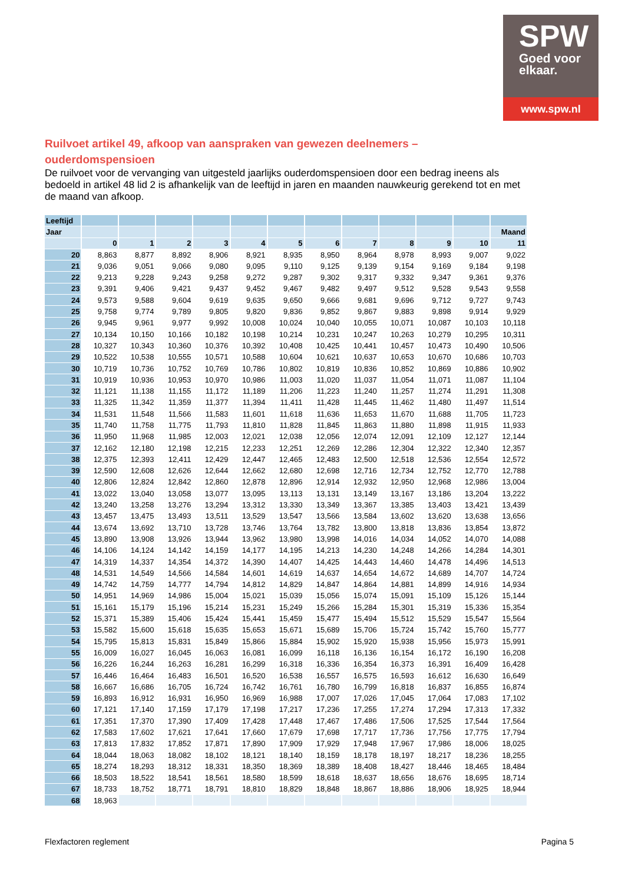SPW
Goed voor
elkaar.
www.spw.nl
Ruilvoet artikel 49, afkoop van aanspraken van gewezen deelnemers – ouderdomspensioen
De ruilvoet voor de vervanging van uitgesteld jaarlijks ouderdomspensioen door een bedrag ineens als bedoeld in artikel 48 lid 2 is afhankelijk van de leeftijd in jaren en maanden nauwkeurig gerekend tot en met de maand van afkoop.
| Leeftijd | | | | | | | | | | | | |
| Jaar | | | | | | | | | | | | Maand |
| | 0 | 1 | 2 | 3 | 4 | 5 | 6 | 7 | 8 | 9 | 10 | 11 |
| 20 | 8,863 | 8,877 | 8,892 | 8,906 | 8,921 | 8,935 | 8,950 | 8,964 | 8,978 | 8,993 | 9,007 | 9,022 |
| 21 | 9,036 | 9,051 | 9,066 | 9,080 | 9,095 | 9,110 | 9,125 | 9,139 | 9,154 | 9,169 | 9,184 | 9,198 |
| 22 | 9,213 | 9,228 | 9,243 | 9,258 | 9,272 | 9,287 | 9,302 | 9,317 | 9,332 | 9,347 | 9,361 | 9,376 |
| 23 | 9,391 | 9,406 | 9,421 | 9,437 | 9,452 | 9,467 | 9,482 | 9,497 | 9,512 | 9,528 | 9,543 | 9,558 |
| 24 | 9,573 | 9,588 | 9,604 | 9,619 | 9,635 | 9,650 | 9,666 | 9,681 | 9,696 | 9,712 | 9,727 | 9,743 |
| 25 | 9,758 | 9,774 | 9,789 | 9,805 | 9,820 | 9,836 | 9,852 | 9,867 | 9,883 | 9,898 | 9,914 | 9,929 |
| 26 | 9,945 | 9,961 | 9,977 | 9,992 | 10,008 | 10,024 | 10,040 | 10,055 | 10,071 | 10,087 | 10,103 | 10,118 |
| 27 | 10,134 | 10,150 | 10,166 | 10,182 | 10,198 | 10,214 | 10,231 | 10,247 | 10,263 | 10,279 | 10,295 | 10,311 |
| 28 | 10,327 | 10,343 | 10,360 | 10,376 | 10,392 | 10,408 | 10,425 | 10,441 | 10,457 | 10,473 | 10,490 | 10,506 |
| 29 | 10,522 | 10,538 | 10,555 | 10,571 | 10,588 | 10,604 | 10,621 | 10,637 | 10,653 | 10,670 | 10,686 | 10,703 |
| 30 | 10,719 | 10,736 | 10,752 | 10,769 | 10,786 | 10,802 | 10,819 | 10,836 | 10,852 | 10,869 | 10,886 | 10,902 |
| 31 | 10,919 | 10,936 | 10,953 | 10,970 | 10,986 | 11,003 | 11,020 | 11,037 | 11,054 | 11,071 | 11,087 | 11,104 |
| 32 | 11,121 | 11,138 | 11,155 | 11,172 | 11,189 | 11,206 | 11,223 | 11,240 | 11,257 | 11,274 | 11,291 | 11,308 |
| 33 | 11,325 | 11,342 | 11,359 | 11,377 | 11,394 | 11,411 | 11,428 | 11,445 | 11,462 | 11,480 | 11,497 | 11,514 |
| 34 | 11,531 | 11,548 | 11,566 | 11,583 | 11,601 | 11,618 | 11,636 | 11,653 | 11,670 | 11,688 | 11,705 | 11,723 |
| 35 | 11,740 | 11,758 | 11,775 | 11,793 | 11,810 | 11,828 | 11,845 | 11,863 | 11,880 | 11,898 | 11,915 | 11,933 |
| 36 | 11,950 | 11,968 | 11,985 | 12,003 | 12,021 | 12,038 | 12,056 | 12,074 | 12,091 | 12,109 | 12,127 | 12,144 |
| 37 | 12,162 | 12,180 | 12,198 | 12,215 | 12,233 | 12,251 | 12,269 | 12,286 | 12,304 | 12,322 | 12,340 | 12,357 |
| 38 | 12,375 | 12,393 | 12,411 | 12,429 | 12,447 | 12,465 | 12,483 | 12,500 | 12,518 | 12,536 | 12,554 | 12,572 |
| 39 | 12,590 | 12,608 | 12,626 | 12,644 | 12,662 | 12,680 | 12,698 | 12,716 | 12,734 | 12,752 | 12,770 | 12,788 |
| 40 | 12,806 | 12,824 | 12,842 | 12,860 | 12,878 | 12,896 | 12,914 | 12,932 | 12,950 | 12,968 | 12,986 | 13,004 |
| 41 | 13,022 | 13,040 | 13,058 | 13,077 | 13,095 | 13,113 | 13,131 | 13,149 | 13,167 | 13,186 | 13,204 | 13,222 |
| 42 | 13,240 | 13,258 | 13,276 | 13,294 | 13,312 | 13,330 | 13,349 | 13,367 | 13,385 | 13,403 | 13,421 | 13,439 |
| 43 | 13,457 | 13,475 | 13,493 | 13,511 | 13,529 | 13,547 | 13,566 | 13,584 | 13,602 | 13,620 | 13,638 | 13,656 |
| 44 | 13,674 | 13,692 | 13,710 | 13,728 | 13,746 | 13,764 | 13,782 | 13,800 | 13,818 | 13,836 | 13,854 | 13,872 |
| 45 | 13,890 | 13,908 | 13,926 | 13,944 | 13,962 | 13,980 | 13,998 | 14,016 | 14,034 | 14,052 | 14,070 | 14,088 |
| 46 | 14,106 | 14,124 | 14,142 | 14,159 | 14,177 | 14,195 | 14,213 | 14,230 | 14,248 | 14,266 | 14,284 | 14,301 |
| 47 | 14,319 | 14,337 | 14,354 | 14,372 | 14,390 | 14,407 | 14,425 | 14,443 | 14,460 | 14,478 | 14,496 | 14,513 |
| 48 | 14,531 | 14,549 | 14,566 | 14,584 | 14,601 | 14,619 | 14,637 | 14,654 | 14,672 | 14,689 | 14,707 | 14,724 |
| 49 | 14,742 | 14,759 | 14,777 | 14,794 | 14,812 | 14,829 | 14,847 | 14,864 | 14,881 | 14,899 | 14,916 | 14,934 |
| 50 | 14,951 | 14,969 | 14,986 | 15,004 | 15,021 | 15,039 | 15,056 | 15,074 | 15,091 | 15,109 | 15,126 | 15,144 |
| 51 | 15,161 | 15,179 | 15,196 | 15,214 | 15,231 | 15,249 | 15,266 | 15,284 | 15,301 | 15,319 | 15,336 | 15,354 |
| 52 | 15,371 | 15,389 | 15,406 | 15,424 | 15,441 | 15,459 | 15,477 | 15,494 | 15,512 | 15,529 | 15,547 | 15,564 |
| 53 | 15,582 | 15,600 | 15,618 | 15,635 | 15,653 | 15,671 | 15,689 | 15,706 | 15,724 | 15,742 | 15,760 | 15,777 |
| 54 | 15,795 | 15,813 | 15,831 | 15,849 | 15,866 | 15,884 | 15,902 | 15,920 | 15,938 | 15,956 | 15,973 | 15,991 |
| 55 | 16,009 | 16,027 | 16,045 | 16,063 | 16,081 | 16,099 | 16,118 | 16,136 | 16,154 | 16,172 | 16,190 | 16,208 |
| 56 | 16,226 | 16,244 | 16,263 | 16,281 | 16,299 | 16,318 | 16,336 | 16,354 | 16,373 | 16,391 | 16,409 | 16,428 |
| 57 | 16,446 | 16,464 | 16,483 | 16,501 | 16,520 | 16,538 | 16,557 | 16,575 | 16,593 | 16,612 | 16,630 | 16,649 |
| 58 | 16,667 | 16,686 | 16,705 | 16,724 | 16,742 | 16,761 | 16,780 | 16,799 | 16,818 | 16,837 | 16,855 | 16,874 |
| 59 | 16,893 | 16,912 | 16,931 | 16,950 | 16,969 | 16,988 | 17,007 | 17,026 | 17,045 | 17,064 | 17,083 | 17,102 |
| 60 | 17,121 | 17,140 | 17,159 | 17,179 | 17,198 | 17,217 | 17,236 | 17,255 | 17,274 | 17,294 | 17,313 | 17,332 |
| 61 | 17,351 | 17,370 | 17,390 | 17,409 | 17,428 | 17,448 | 17,467 | 17,486 | 17,506 | 17,525 | 17,544 | 17,564 |
| 62 | 17,583 | 17,602 | 17,621 | 17,641 | 17,660 | 17,679 | 17,698 | 17,717 | 17,736 | 17,756 | 17,775 | 17,794 |
| 63 | 17,813 | 17,832 | 17,852 | 17,871 | 17,890 | 17,909 | 17,929 | 17,948 | 17,967 | 17,986 | 18,006 | 18,025 |
| 64 | 18,044 | 18,063 | 18,082 | 18,102 | 18,121 | 18,140 | 18,159 | 18,178 | 18,197 | 18,217 | 18,236 | 18,255 |
| 65 | 18,274 | 18,293 | 18,312 | 18,331 | 18,350 | 18,369 | 18,389 | 18,408 | 18,427 | 18,446 | 18,465 | 18,484 |
| 66 | 18,503 | 18,522 | 18,541 | 18,561 | 18,580 | 18,599 | 18,618 | 18,637 | 18,656 | 18,676 | 18,695 | 18,714 |
| 67 | 18,733 | 18,752 | 18,771 | 18,791 | 18,810 | 18,829 | 18,848 | 18,867 | 18,886 | 18,906 | 18,925 | 18,944 |
| 68 | 18,963 | | | | | | | | | | | |
Flexfactoren reglement Pagina 5